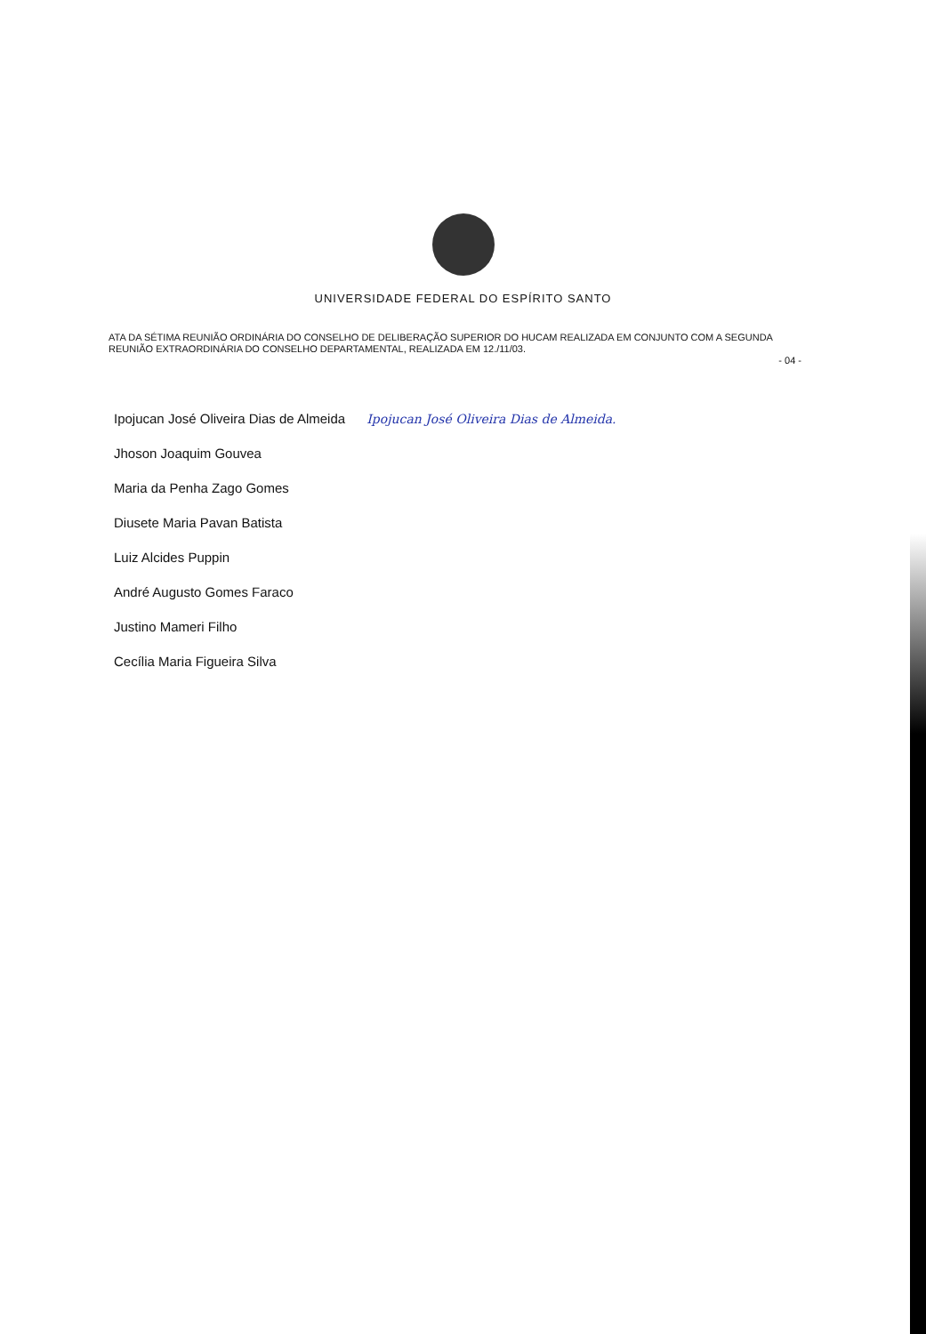UNIVERSIDADE FEDERAL DO ESPÍRITO SANTO
ATA DA SÉTIMA REUNIÃO ORDINÁRIA DO CONSELHO DE DELIBERAÇÃO SUPERIOR DO HUCAM REALIZADA EM CONJUNTO COM A SEGUNDA REUNIÃO EXTRAORDINÁRIA DO CONSELHO DEPARTAMENTAL, REALIZADA EM 12./11/03.
- 04 -
Ipojucan José Oliveira Dias de Almeida Ipojucan José Oliveira Dias de Almeida.
Jhoson Joaquim Gouvea
Maria da Penha Zago Gomes
Diusete Maria Pavan Batista
Luiz Alcides Puppin
André Augusto Gomes Faraco
Justino Mameri Filho
Cecília Maria Figueira Silva